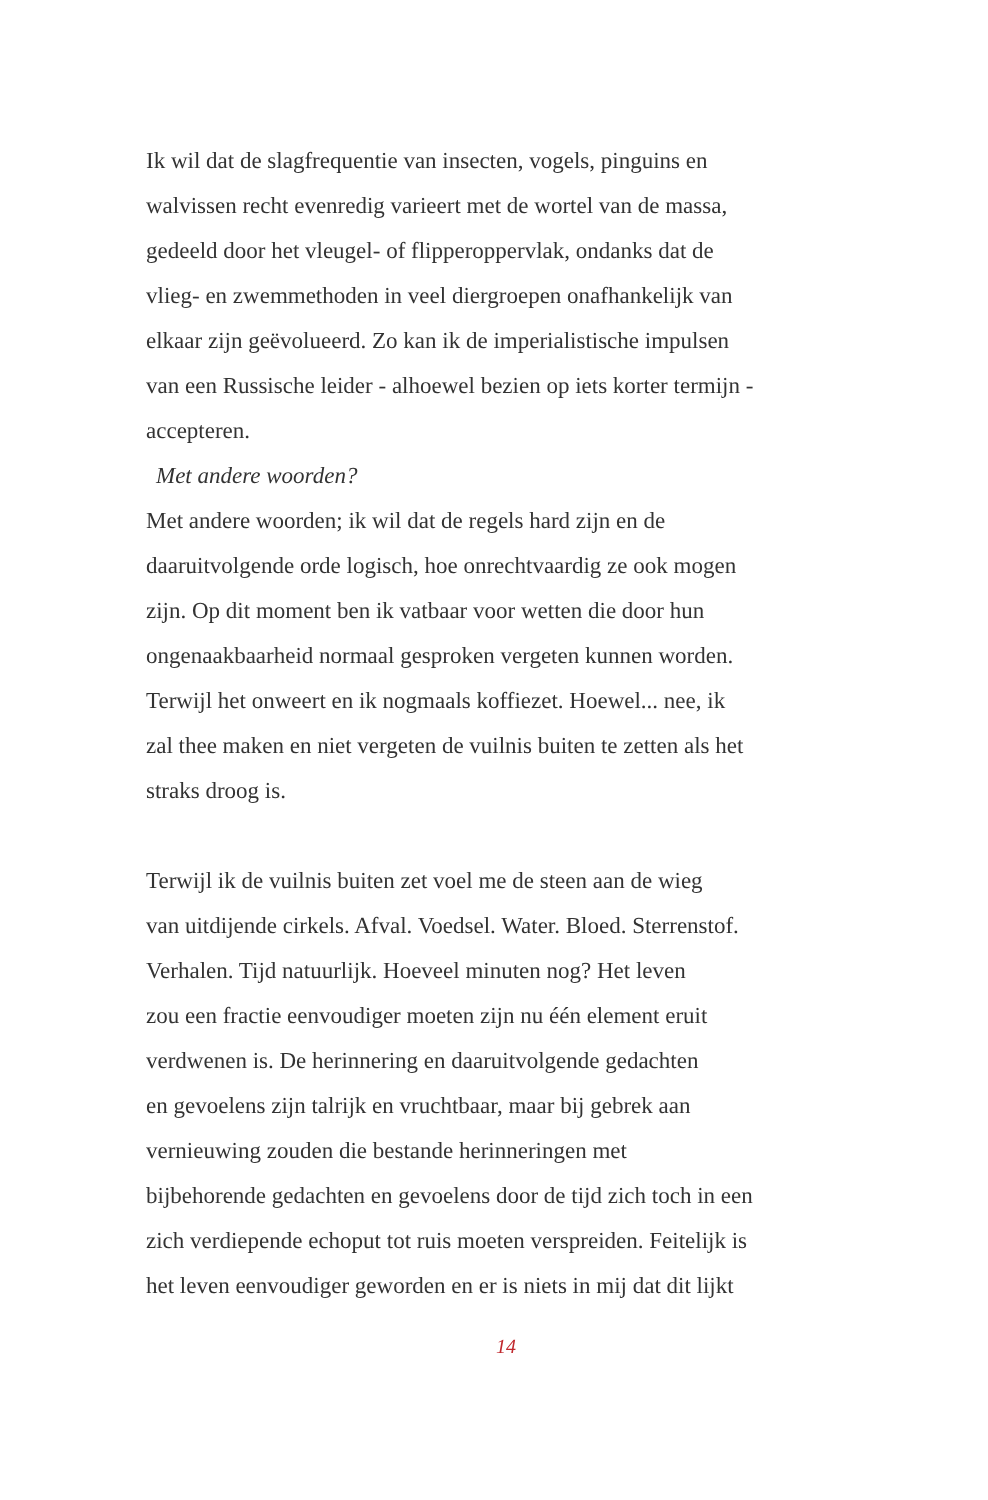Ik wil dat de slagfrequentie van insecten, vogels, pinguins en
walvissen recht evenredig varieert met de wortel van de massa,
gedeeld door het vleugel- of flipperoppervlak, ondanks dat de
vlieg- en zwemmethoden in veel diergroepen onafhankelijk van
elkaar zijn geëvolueerd. Zo kan ik de imperialistische impulsen
van een Russische leider - alhoewel bezien op iets korter termijn -
accepteren.
Met andere woorden?
Met andere woorden; ik wil dat de regels hard zijn en de
daaruitvolgende orde logisch, hoe onrechtvaardig ze ook mogen
zijn. Op dit moment ben ik vatbaar voor wetten die door hun
ongenaakbaarheid normaal gesproken vergeten kunnen worden.
Terwijl het onweert en ik nogmaals koffiezet. Hoewel... nee, ik
zal thee maken en niet vergeten de vuilnis buiten te zetten als het
straks droog is.
Terwijl ik de vuilnis buiten zet voel me de steen aan de wieg
van uitdijende cirkels. Afval. Voedsel. Water. Bloed. Sterrenstof.
Verhalen. Tijd natuurlijk. Hoeveel minuten nog? Het leven
zou een fractie eenvoudiger moeten zijn nu één element eruit
verdwenen is. De herinnering en daaruitvolgende gedachten
en gevoelens zijn talrijk en vruchtbaar, maar bij gebrek aan
vernieuwing zouden die bestande herinneringen met
bijbehorende gedachten en gevoelens door de tijd zich toch in een
zich verdiepende echoput tot ruis moeten verspreiden. Feitelijk is
het leven eenvoudiger geworden en er is niets in mij dat dit lijkt
14